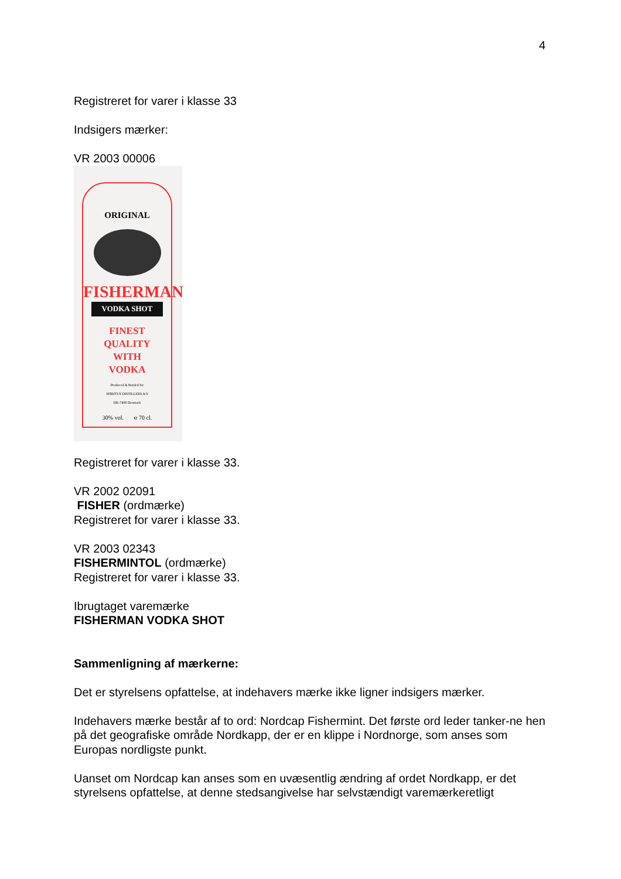4
Registreret for varer i klasse 33
Indsigers mærker:
VR 2003 00006
ORIGINAL
FISHERMAN
VODKA SHOT
FINEST
QUALITY
WITH
VODKA
Produced & Bottled for
SPIRITUS DISTILLERS A/S
DK-7490 Denmark
30% vol. ℮ 70 cl.
Registreret for varer i klasse 33.
VR 2002 02091
FISHER (ordmærke)
Registreret for varer i klasse 33.
VR 2003 02343
FISHERMINTOL (ordmærke)
Registreret for varer i klasse 33.
Ibrugtaget varemærke
FISHERMAN VODKA SHOT
Sammenligning af mærkerne:
Det er styrelsens opfattelse, at indehavers mærke ikke ligner indsigers mærker.
Indehavers mærke består af to ord: Nordcap Fishermint. Det første ord leder tanker-ne hen på det geografiske område Nordkapp, der er en klippe i Nordnorge, som anses som Europas nordligste punkt.
Uanset om Nordcap kan anses som en uvæsentlig ændring af ordet Nordkapp, er det styrelsens opfattelse, at denne stedsangivelse har selvstændigt varemærkeretligt